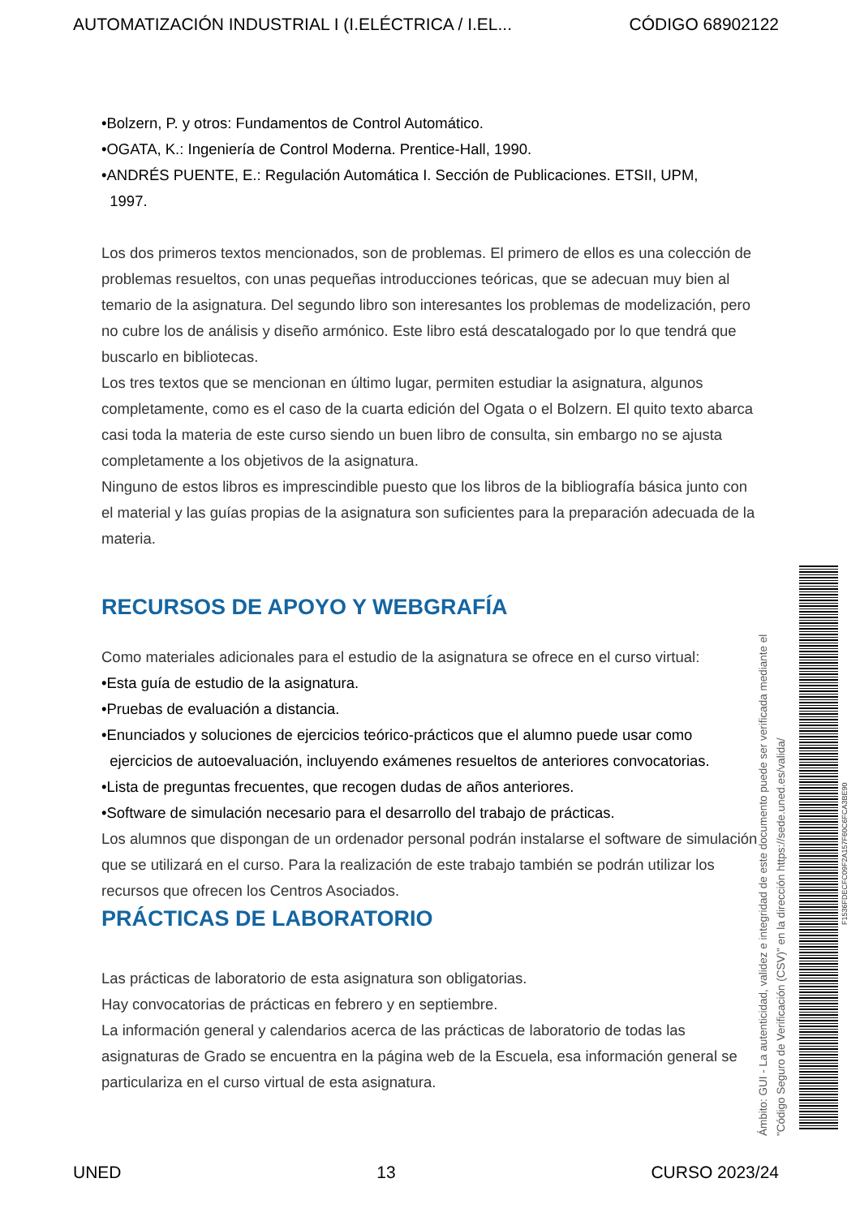AUTOMATIZACIÓN INDUSTRIAL I (I.ELÉCTRICA / I.EL... CÓDIGO 68902122
•Bolzern, P. y otros: Fundamentos de Control Automático.
•OGATA, K.: Ingeniería de Control Moderna. Prentice-Hall, 1990.
•ANDRÉS PUENTE, E.: Regulación Automática I. Sección de Publicaciones. ETSII, UPM,
1997.
Los dos primeros textos mencionados, son de problemas. El primero de ellos es una colección de problemas resueltos, con unas pequeñas introducciones teóricas, que se adecuan muy bien al temario de la asignatura. Del segundo libro son interesantes los problemas de modelización, pero no cubre los de análisis y diseño armónico. Este libro está descatalogado por lo que tendrá que buscarlo en bibliotecas.
Los tres textos que se mencionan en último lugar, permiten estudiar la asignatura, algunos completamente, como es el caso de la cuarta edición del Ogata o el Bolzern. El quito texto abarca casi toda la materia de este curso siendo un buen libro de consulta, sin embargo no se ajusta completamente a los objetivos de la asignatura.
Ninguno de estos libros es imprescindible puesto que los libros de la bibliografía básica junto con el material y las guías propias de la asignatura son suficientes para la preparación adecuada de la materia.
RECURSOS DE APOYO Y WEBGRAFÍA
Como materiales adicionales para el estudio de la asignatura se ofrece en el curso virtual:
•Esta guía de estudio de la asignatura.
•Pruebas de evaluación a distancia.
•Enunciados y soluciones de ejercicios teórico-prácticos que el alumno puede usar como
ejercicios de autoevaluación, incluyendo exámenes resueltos de anteriores convocatorias.
•Lista de preguntas frecuentes, que recogen dudas de años anteriores.
•Software de simulación necesario para el desarrollo del trabajo de prácticas.
Los alumnos que dispongan de un ordenador personal podrán instalarse el software de simulación que se utilizará en el curso. Para la realización de este trabajo también se podrán utilizar los recursos que ofrecen los Centros Asociados.
PRÁCTICAS DE LABORATORIO
Las prácticas de laboratorio de esta asignatura son obligatorias.
Hay convocatorias de prácticas en febrero y en septiembre.
La información general y calendarios acerca de las prácticas de laboratorio de todas las asignaturas de Grado se encuentra en la página web de la Escuela, esa información general se particulariza en el curso virtual de esta asignatura.
Ámbito: GUI - La autenticidad, validez e integridad de este documento puede ser verificada mediante el
"Código Seguro de Verificación (CSV)" en la dirección https://sede.uned.es/valida/
F1536FDECFC09F2A157F60C6FCA3BE90
UNED 13 CURSO 2023/24